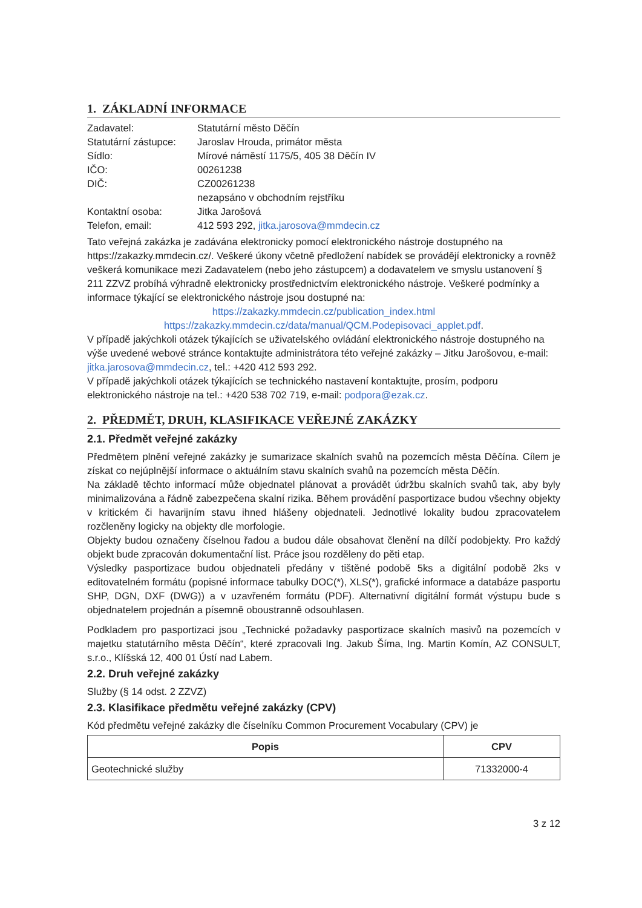1. ZÁKLADNÍ INFORMACE
| Zadavatel: | Statutární město Děčín |
| Statutární zástupce: | Jaroslav Hrouda, primátor města |
| Sídlo: | Mírové náměstí 1175/5, 405 38 Děčín IV |
| IČO: | 00261238 |
| DIČ: | CZ00261238 |
| | nezapsáno v obchodním rejstříku |
| Kontaktní osoba: | Jitka Jarošová |
| Telefon, email: | 412 593 292, jitka.jarosova@mmdecin.cz |
Tato veřejná zakázka je zadávána elektronicky pomocí elektronického nástroje dostupného na https://zakazky.mmdecin.cz/. Veškeré úkony včetně předložení nabídek se provádějí elektronicky a rovněž veškerá komunikace mezi Zadavatelem (nebo jeho zástupcem) a dodavatelem ve smyslu ustanovení § 211 ZZVZ probíhá výhradně elektronicky prostřednictvím elektronického nástroje. Veškeré podmínky a informace týkající se elektronického nástroje jsou dostupné na:
https://zakazky.mmdecin.cz/publication_index.html
https://zakazky.mmdecin.cz/data/manual/QCM.Podepisovaci_applet.pdf.
V případě jakýchkoli otázek týkajících se uživatelského ovládání elektronického nástroje dostupného na výše uvedené webové stránce kontaktujte administrátora této veřejné zakázky – Jitku Jarošovou, e-mail: jitka.jarosova@mmdecin.cz, tel.: +420 412 593 292.
V případě jakýchkoli otázek týkajících se technického nastavení kontaktujte, prosím, podporu elektronického nástroje na tel.: +420 538 702 719, e-mail: podpora@ezak.cz.
2. PŘEDMĚT, DRUH, KLASIFIKACE VEŘEJNÉ ZAKÁZKY
2.1. Předmět veřejné zakázky
Předmětem plnění veřejné zakázky je sumarizace skalních svahů na pozemcích města Děčína. Cílem je získat co nejúplnější informace o aktuálním stavu skalních svahů na pozemcích města Děčín.
Na základě těchto informací může objednatel plánovat a provádět údržbu skalních svahů tak, aby byly minimalizována a řádně zabezpečena skalní rizika. Během provádění pasportizace budou všechny objekty v kritickém či havarijním stavu ihned hlášeny objednateli. Jednotlivé lokality budou zpracovatelem rozčleněny logicky na objekty dle morfologie.
Objekty budou označeny číselnou řadou a budou dále obsahovat členění na dílčí podobjekty. Pro každý objekt bude zpracován dokumentační list. Práce jsou rozděleny do pěti etap.
Výsledky pasportizace budou objednateli předány v tištěné podobě 5ks a digitální podobě 2ks v editovatelném formátu (popisné informace tabulky DOC(*), XLS(*), grafické informace a databáze pasportu SHP, DGN, DXF (DWG)) a v uzavřeném formátu (PDF). Alternativní digitální formát výstupu bude s objednatelem projednán a písemně oboustranně odsouhlasen.
Podkladem pro pasportizaci jsou „Technické požadavky pasportizace skalních masivů na pozemcích v majetku statutárního města Děčín“, které zpracovali Ing. Jakub Šíma, Ing. Martin Komín, AZ CONSULT, s.r.o., Klíšská 12, 400 01 Ústí nad Labem.
2.2. Druh veřejné zakázky
Služby (§ 14 odst. 2 ZZVZ)
2.3. Klasifikace předmětu veřejné zakázky (CPV)
Kód předmětu veřejné zakázky dle číselníku Common Procurement Vocabulary (CPV) je
| Popis | CPV |
| --- | --- |
| Geotechnické služby | 71332000-4 |
3 z 12